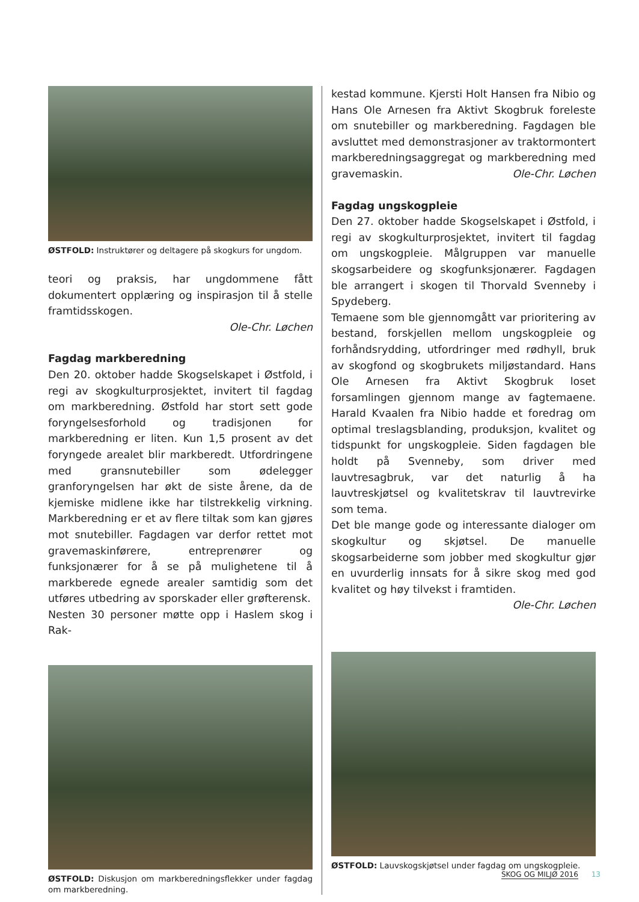ØSTFOLD: Instruktører og deltagere på skogkurs for ungdom.
teori og praksis, har ungdommene fått dokumentert opplæring og inspirasjon til å stelle framtidsskogen.
Ole-Chr. Løchen
Fagdag markberedning
Den 20. oktober hadde Skogselskapet i Østfold, i regi av skogkulturprosjektet, invitert til fagdag om markberedning. Østfold har stort sett gode foryngelsesforhold og tradisjonen for markberedning er liten. Kun 1,5 prosent av det foryngede arealet blir markberedt. Utfordringene med gransnutebiller som ødelegger granforyngelsen har økt de siste årene, da de kjemiske midlene ikke har tilstrekkelig virkning. Markberedning er et av flere tiltak som kan gjøres mot snutebiller. Fagdagen var derfor rettet mot gravemaskinførere, entreprenører og funksjonærer for å se på mulighetene til å markberede egnede arealer samtidig som det utføres utbedring av sporskader eller grøfterensk.
Nesten 30 personer møtte opp i Haslem skog i Rak-
ØSTFOLD: Diskusjon om markberedningsflekker under fagdag om markberedning.
kestad kommune. Kjersti Holt Hansen fra Nibio og Hans Ole Arnesen fra Aktivt Skogbruk foreleste om snutebiller og markberedning. Fagdagen ble avsluttet med demonstrasjoner av traktormontert markberedningsaggregat og markberedning med gravemaskin. Ole-Chr. Løchen
Fagdag ungskogpleie
Den 27. oktober hadde Skogselskapet i Østfold, i regi av skogkulturprosjektet, invitert til fagdag om ungskogpleie. Målgruppen var manuelle skogsarbeidere og skogfunksjonærer. Fagdagen ble arrangert i skogen til Thorvald Svenneby i Spydeberg.
Temaene som ble gjennomgått var prioritering av bestand, forskjellen mellom ungskogpleie og forhåndsrydding, utfordringer med rødhyll, bruk av skogfond og skogbrukets miljøstandard. Hans Ole Arnesen fra Aktivt Skogbruk loset forsamlingen gjennom mange av fagtemaene. Harald Kvaalen fra Nibio hadde et foredrag om optimal treslagsblanding, produksjon, kvalitet og tidspunkt for ungskogpleie. Siden fagdagen ble holdt på Svenneby, som driver med lauvtresagbruk, var det naturlig å ha lauvtreskjøtsel og kvalitetskrav til lauvtrevirke som tema.
Det ble mange gode og interessante dialoger om skogkultur og skjøtsel. De manuelle skogsarbeiderne som jobber med skogkultur gjør en uvurderlig innsats for å sikre skog med god kvalitet og høy tilvekst i framtiden. Ole-Chr. Løchen
ØSTFOLD: Lauvskogskjøtsel under fagdag om ungskogpleie.
SKOG OG MILJØ 2016 13